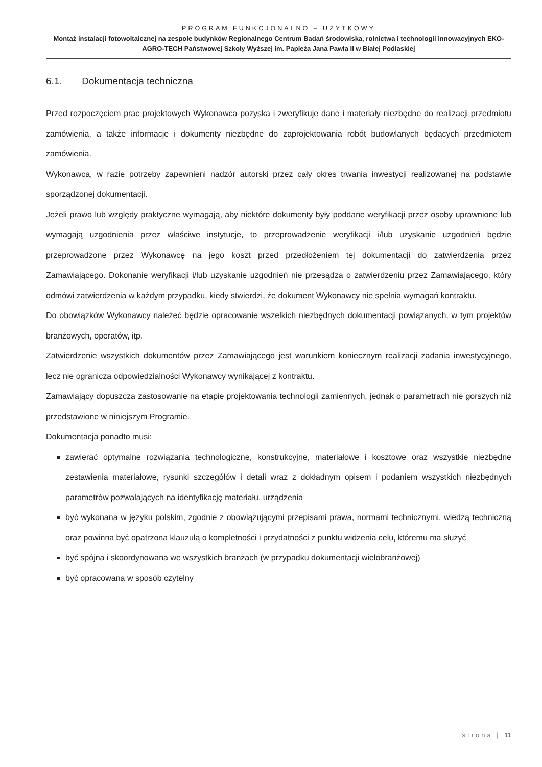PROGRAM FUNKCJONALNO – UŻYTKOWY
Montaż instalacji fotowoltaicznej na zespole budynków Regionalnego Centrum Badań środowiska, rolnictwa i technologii innowacyjnych EKO-AGRO-TECH Państwowej Szkoły Wyższej im. Papieża Jana Pawła II w Białej Podlaskiej
6.1. Dokumentacja techniczna
Przed rozpoczęciem prac projektowych Wykonawca pozyska i zweryfikuje dane i materiały niezbędne do realizacji przedmiotu zamówienia, a także informacje i dokumenty niezbędne do zaprojektowania robót budowlanych będących przedmiotem zamówienia.
Wykonawca, w razie potrzeby zapewnieni nadzór autorski przez cały okres trwania inwestycji realizowanej na podstawie sporządzonej dokumentacji.
Jeżeli prawo lub względy praktyczne wymagają, aby niektóre dokumenty były poddane weryfikacji przez osoby uprawnione lub wymagają uzgodnienia przez właściwe instytucje, to przeprowadzenie weryfikacji i/lub uzyskanie uzgodnień będzie przeprowadzone przez Wykonawcę na jego koszt przed przedłożeniem tej dokumentacji do zatwierdzenia przez Zamawiającego. Dokonanie weryfikacji i/lub uzyskanie uzgodnień nie przesądza o zatwierdzeniu przez Zamawiającego, który odmówi zatwierdzenia w każdym przypadku, kiedy stwierdzi, że dokument Wykonawcy nie spełnia wymagań kontraktu.
Do obowiązków Wykonawcy należeć będzie opracowanie wszelkich niezbędnych dokumentacji powiązanych, w tym projektów branżowych, operatów, itp.
Zatwierdzenie wszystkich dokumentów przez Zamawiającego jest warunkiem koniecznym realizacji zadania inwestycyjnego, lecz nie ogranicza odpowiedzialności Wykonawcy wynikającej z kontraktu.
Zamawiający dopuszcza zastosowanie na etapie projektowania technologii zamiennych, jednak o parametrach nie gorszych niż przedstawione w niniejszym Programie.
Dokumentacja ponadto musi:
zawierać optymalne rozwiązania technologiczne, konstrukcyjne, materiałowe i kosztowe oraz wszystkie niezbędne zestawienia materiałowe, rysunki szczegółów i detali wraz z dokładnym opisem i podaniem wszystkich niezbędnych parametrów pozwalających na identyfikację materiału, urządzenia
być wykonana w języku polskim, zgodnie z obowiązującymi przepisami prawa, normami technicznymi, wiedzą techniczną oraz powinna być opatrzona klauzulą o kompletności i przydatności z punktu widzenia celu, któremu ma służyć
być spójna i skoordynowana we wszystkich branżach (w przypadku dokumentacji wielobranżowej)
być opracowana w sposób czytelny
strona | 11